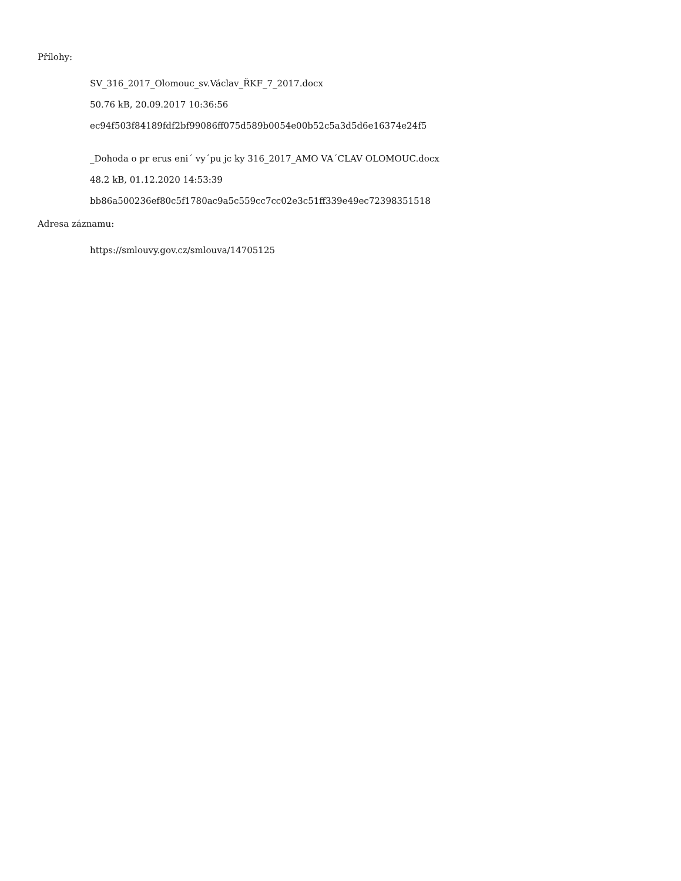Přílohy:
SV_316_2017_Olomouc_sv.Václav_ŘKF_7_2017.docx
50.76 kB, 20.09.2017 10:36:56
ec94f503f84189fdf2bf99086ff075d589b0054e00b52c5a3d5d6e16374e24f5
_Dohoda o pr erus eni´ vy´pu jc ky 316_2017_AMO VA´CLAV OLOMOUC.docx
48.2 kB, 01.12.2020 14:53:39
bb86a500236ef80c5f1780ac9a5c559cc7cc02e3c51ff339e49ec72398351518
Adresa záznamu:
https://smlouvy.gov.cz/smlouva/14705125